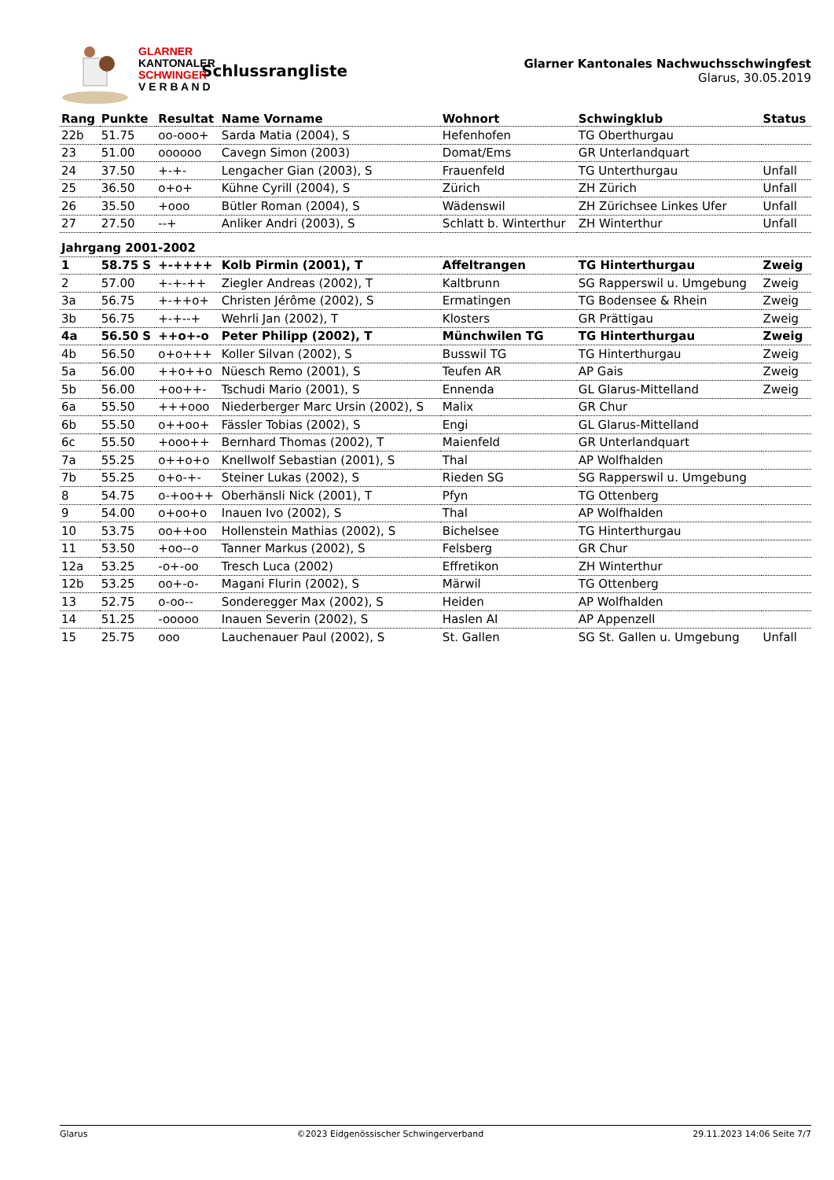GLARNER
KANTONALER
SCHWINGER
V E R B A N D
Schlussrangliste
Glarner Kantonales Nachwuchsschwingfest
Glarus, 30.05.2019
| Rang | Punkte | Resultat | Name Vorname | Wohnort | Schwingklub | Status |
| --- | --- | --- | --- | --- | --- | --- |
| 22b | 51.75 | oo-ooo+ | Sarda Matia (2004), S | Hefenhofen | TG Oberthurgau | |
| 23 | 51.00 | oooooo | Cavegn Simon (2003) | Domat/Ems | GR Unterlandquart | |
| 24 | 37.50 | +-+- | Lengacher Gian (2003), S | Frauenfeld | TG Unterthurgau | Unfall |
| 25 | 36.50 | o+o+ | Kühne Cyrill (2004), S | Zürich | ZH Zürich | Unfall |
| 26 | 35.50 | +ooo | Bütler Roman (2004), S | Wädenswil | ZH Zürichsee Linkes Ufer | Unfall |
| 27 | 27.50 | --+ | Anliker Andri (2003), S | Schlatt b. Winterthur | ZH Winterthur | Unfall |
| Jahrgang 2001-2002 | | | | | | |
| 1 | 58.75 S | +-++++ | Kolb Pirmin (2001), T | Affeltrangen | TG Hinterthurgau | Zweig |
| 2 | 57.00 | +-+-++ | Ziegler Andreas (2002), T | Kaltbrunn | SG Rapperswil u. Umgebung | Zweig |
| 3a | 56.75 | +-++o+ | Christen Jérôme (2002), S | Ermatingen | TG Bodensee & Rhein | Zweig |
| 3b | 56.75 | +-+--+ | Wehrli Jan (2002), T | Klosters | GR Prättigau | Zweig |
| 4a | 56.50 S | ++o+-o | Peter Philipp (2002), T | Münchwilen TG | TG Hinterthurgau | Zweig |
| 4b | 56.50 | o+o+++ | Koller Silvan (2002), S | Busswil TG | TG Hinterthurgau | Zweig |
| 5a | 56.00 | ++o++o | Nüesch Remo (2001), S | Teufen AR | AP Gais | Zweig |
| 5b | 56.00 | +oo++- | Tschudi Mario (2001), S | Ennenda | GL Glarus-Mittelland | Zweig |
| 6a | 55.50 | +++ooo | Niederberger Marc Ursin (2002), S | Malix | GR Chur | |
| 6b | 55.50 | o++oo+ | Fässler Tobias (2002), S | Engi | GL Glarus-Mittelland | |
| 6c | 55.50 | +ooo++ | Bernhard Thomas (2002), T | Maienfeld | GR Unterlandquart | |
| 7a | 55.25 | o++o+o | Knellwolf Sebastian (2001), S | Thal | AP Wolfhalden | |
| 7b | 55.25 | o+o-+- | Steiner Lukas (2002), S | Rieden SG | SG Rapperswil u. Umgebung | |
| 8 | 54.75 | o-+oo++ | Oberhänsli Nick (2001), T | Pfyn | TG Ottenberg | |
| 9 | 54.00 | o+oo+o | Inauen Ivo (2002), S | Thal | AP Wolfhalden | |
| 10 | 53.75 | oo++oo | Hollenstein Mathias (2002), S | Bichelsee | TG Hinterthurgau | |
| 11 | 53.50 | +oo--o | Tanner Markus (2002), S | Felsberg | GR Chur | |
| 12a | 53.25 | -o+-oo | Tresch Luca (2002) | Effretikon | ZH Winterthur | |
| 12b | 53.25 | oo+-o- | Magani Flurin (2002), S | Märwil | TG Ottenberg | |
| 13 | 52.75 | o-oo-- | Sonderegger Max (2002), S | Heiden | AP Wolfhalden | |
| 14 | 51.25 | -ooooo | Inauen Severin (2002), S | Haslen AI | AP Appenzell | |
| 15 | 25.75 | ooo | Lauchenauer Paul (2002), S | St. Gallen | SG St. Gallen u. Umgebung | Unfall |
Glarus ©2023 Eidgenössischer Schwingerverband 29.11.2023 14:06 Seite 7/7